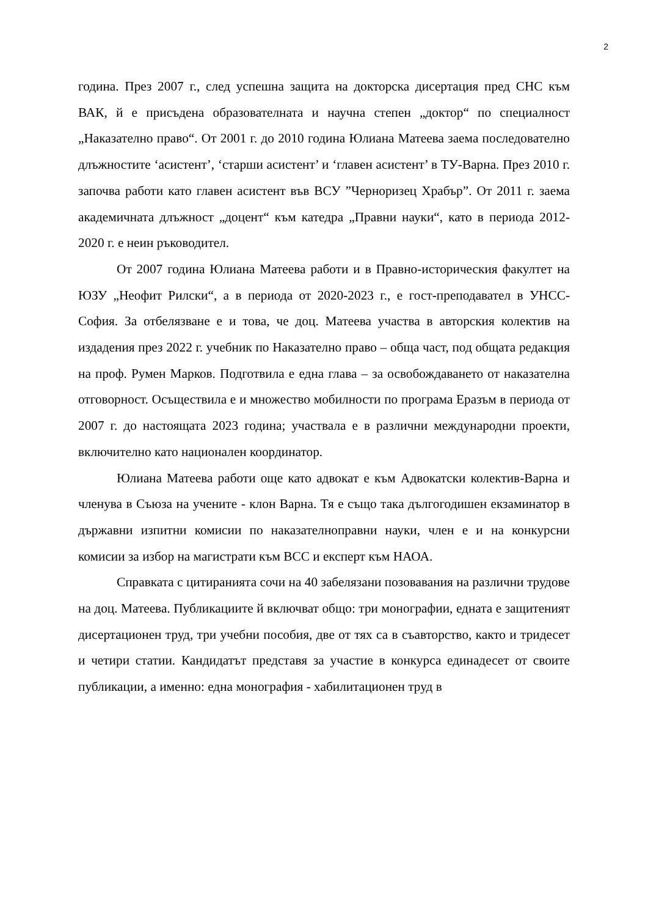2
година. През 2007 г., след успешна защита на докторска дисертация пред СНС към ВАК, й е присъдена образователната и научна степен „доктор“ по специалност „Наказателно право“. От 2001 г. до 2010 година Юлиана Матеева заема последователно длъжностите ‘асистент’, ‘старши асистент’ и ‘главен асистент’ в ТУ-Варна. През 2010 г. започва работи като главен асистент във ВСУ ”Черноризец Храбър”. От 2011 г. заема академичната длъжност „доцент“ към катедра „Правни науки“, като в периода 2012-2020 г. е неин ръководител.
От 2007 година Юлиана Матеева работи и в Правно-историческия факултет на ЮЗУ „Неофит Рилски“, а в периода от 2020-2023 г., е гост-преподавател в УНСС-София. За отбелязване е и това, че доц. Матеева участва в авторския колектив на издадения през 2022 г. учебник по Наказателно право – обща част, под общата редакция на проф. Румен Марков. Подготвила е една глава – за освобождаването от наказателна отговорност. Осъществила е и множество мобилности по програма Еразъм в периода от 2007 г. до настоящата 2023 година; участвала е в различни международни проекти, включително като национален координатор.
Юлиана Матеева работи още като адвокат е към Адвокатски колектив-Варна и членува в Съюза на учените - клон Варна. Тя е също така дългогодишен екзаминатор в държавни изпитни комисии по наказателноправни науки, член е и на конкурсни комисии за избор на магистрати към ВСС и експерт към НАОА.
Справката с цитиранията сочи на 40 забелязани позовавания на различни трудове на доц. Матеева. Публикациите й включват общо: три монографии, едната е защитеният дисертационен труд, три учебни пособия, две от тях са в съавторство, както и тридесет и четири статии. Кандидатът представя за участие в конкурса единадесет от своите публикации, а именно: една монография - хабилитационен труд в